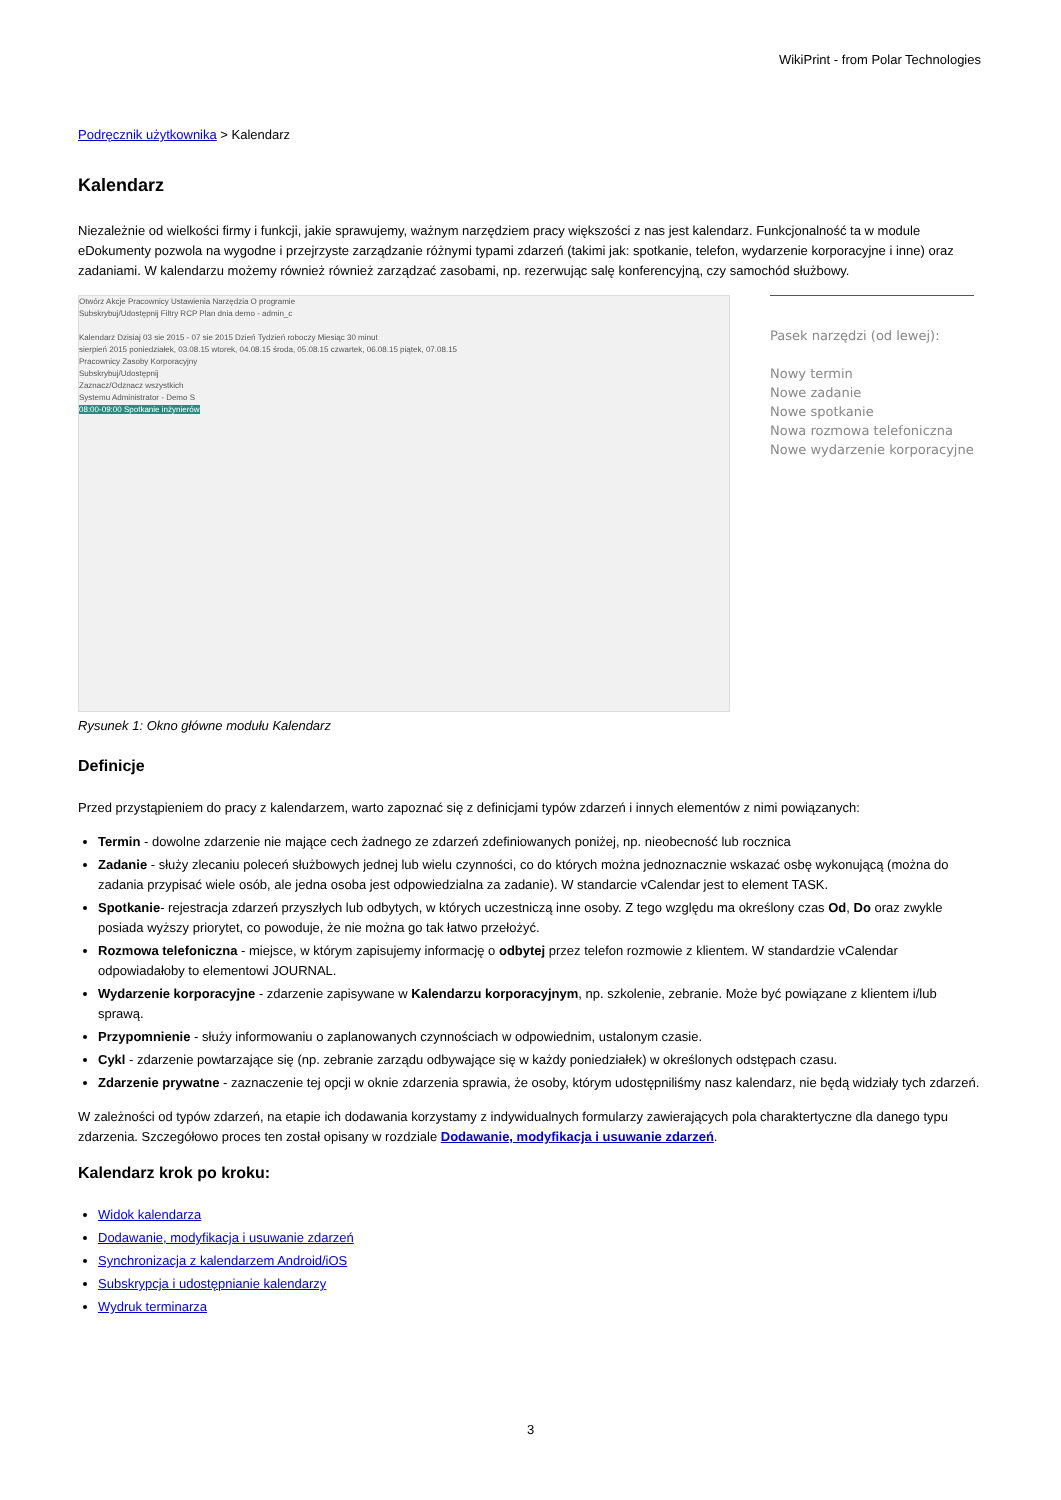WikiPrint - from Polar Technologies
Podręcznik użytkownika > Kalendarz
Kalendarz
Niezależnie od wielkości firmy i funkcji, jakie sprawujemy, ważnym narzędziem pracy większości z nas jest kalendarz. Funkcjonalność ta w module eDokumenty pozwola na wygodne i przejrzyste zarządzanie różnymi typami zdarzeń (takimi jak: spotkanie, telefon, wydarzenie korporacyjne i inne) oraz zadaniami. W kalendarzu możemy również również zarządzać zasobami, np. rezerwując salę konferencyjną, czy samochód służbowy.
Otwórz Akcje Pracownicy Ustawienia Narzędzia O programie
Subskrybuj/Udostępnij Filtry RCP Plan dnia demo - admin_c
Kalendarz Dzisiaj 03 sie 2015 - 07 sie 2015 Dzień Tydzień roboczy Miesiąc 30 minut
sierpień 2015 poniedziałek, 03.08.15 wtorek, 04.08.15 środa, 05.08.15 czwartek, 06.08.15 piątek, 07.08.15
Pracownicy Zasoby Korporacyjny
Subskrybuj/Udostępnij
Zaznacz/Odznacz wszystkich
Systemu Administrator - Demo S
08:00-09:00 Spotkanie inżynierów
Pasek narzędzi (od lewej):
Nowy termin
Nowe zadanie
Nowe spotkanie
Nowa rozmowa telefoniczna
Nowe wydarzenie korporacyjne
Rysunek 1: Okno główne modułu Kalendarz
Definicje
Przed przystąpieniem do pracy z kalendarzem, warto zapoznać się z definicjami typów zdarzeń i innych elementów z nimi powiązanych:
Termin - dowolne zdarzenie nie mające cech żadnego ze zdarzeń zdefiniowanych poniżej, np. nieobecność lub rocznica
Zadanie - służy zlecaniu poleceń służbowych jednej lub wielu czynności, co do których można jednoznacznie wskazać osbę wykonującą (można do zadania przypisać wiele osób, ale jedna osoba jest odpowiedzialna za zadanie). W standarcie vCalendar jest to element TASK.
Spotkanie- rejestracja zdarzeń przyszłych lub odbytych, w których uczestniczą inne osoby. Z tego względu ma określony czas Od, Do oraz zwykle posiada wyższy priorytet, co powoduje, że nie można go tak łatwo przełożyć.
Rozmowa telefoniczna - miejsce, w którym zapisujemy informację o odbytej przez telefon rozmowie z klientem. W standardzie vCalendar odpowiadałoby to elementowi JOURNAL.
Wydarzenie korporacyjne - zdarzenie zapisywane w Kalendarzu korporacyjnym, np. szkolenie, zebranie. Może być powiązane z klientem i/lub sprawą.
Przypomnienie - służy informowaniu o zaplanowanych czynnościach w odpowiednim, ustalonym czasie.
Cykl - zdarzenie powtarzające się (np. zebranie zarządu odbywające się w każdy poniedziałek) w określonych odstępach czasu.
Zdarzenie prywatne - zaznaczenie tej opcji w oknie zdarzenia sprawia, że osoby, którym udostępniliśmy nasz kalendarz, nie będą widziały tych zdarzeń.
W zależności od typów zdarzeń, na etapie ich dodawania korzystamy z indywidualnych formularzy zawierających pola charaktertyczne dla danego typu zdarzenia. Szczegółowo proces ten został opisany w rozdziale Dodawanie, modyfikacja i usuwanie zdarzeń.
Kalendarz krok po kroku:
Widok kalendarza
Dodawanie, modyfikacja i usuwanie zdarzeń
Synchronizacja z kalendarzem Android/iOS
Subskrypcja i udostępnianie kalendarzy
Wydruk terminarza
3